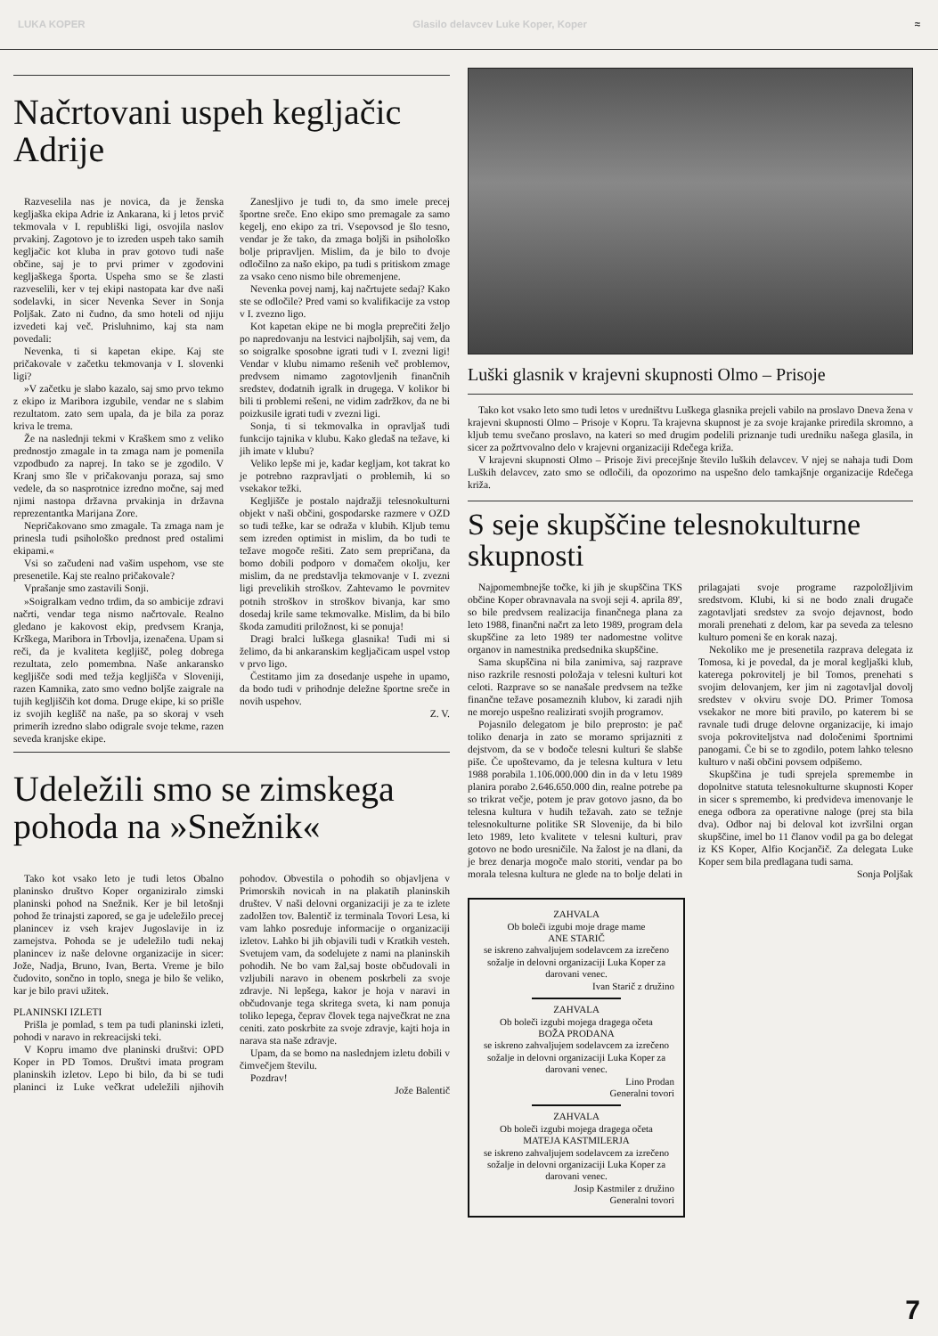LUKA KOPER Glasilo delavcev Luke Koper, Koper ≈
Načrtovani uspeh kegljačic Adrije
Razveselila nas je novica, da je ženska kegljaška ekipa Adrie iz Ankarana, ki j letos prvič tekmovala v I. republiški ligi, osvojila naslov prvakinj. Zagotovo je to izreden uspeh tako samih kegljačic kot kluba in prav gotovo tudi naše občine, saj je to prvi primer v zgodovini kegljaškega športa. Uspeha smo se še zlasti razveselili, ker v tej ekipi nastopata kar dve naši sodelavki, in sicer Nevenka Sever in Sonja Poljšak. Zato ni čudno, da smo hoteli od njiju izvedeti kaj več. Prisluhnimo, kaj sta nam povedali:
Nevenka, ti si kapetan ekipe. Kaj ste pričakovale v začetku tekmovanja v I. slovenki ligi?
»V začetku je slabo kazalo, saj smo prvo tekmo z ekipo iz Maribora izgubile, vendar ne s slabim rezultatom. zato sem upala, da je bila za poraz kriva le trema.
Že na naslednji tekmi v Kraškem smo z veliko prednostjo zmagale in ta zmaga nam je pomenila vzpodbudo za naprej. In tako se je zgodilo. V Kranj smo šle v pričakovanju poraza, saj smo vedele, da so nasprotnice izredno močne, saj med njimi nastopa državna prvakinja in državna reprezentantka Marijana Zore.
Nepričakovano smo zmagale. Ta zmaga nam je prinesla tudi psihološko prednost pred ostalimi ekipami.«
Vsi so začudeni nad vašim uspehom, vse ste presenetile. Kaj ste realno pričakovale?
Vprašanje smo zastavili Sonji.
»Soigralkam vedno trdim, da so ambicije zdravi načrti, vendar tega nismo načrtovale. Realno gledano je kakovost ekip, predvsem Kranja, Krškega, Maribora in Trbovlja, izenačena. Upam si reči, da je kvaliteta kegljišč, poleg dobrega rezultata, zelo pomembna. Naše ankaransko kegljišče sodi med težja kegljišča v Sloveniji, razen Kamnika, zato smo vedno boljše zaigrale na tujih kegljiščih kot doma. Druge ekipe, ki so prišle iz svojih keglišč na naše, pa so skoraj v vseh primerih izredno slabo odigrale svoje tekme, razen seveda kranjske ekipe.
Zanesljivo je tudi to, da smo imele precej športne sreče. Eno ekipo smo premagale za samo kegelj, eno ekipo za tri. Vsepovsod je šlo tesno, vendar je že tako, da zmaga boljši in psihološko bolje pripravljen. Mislim, da je bilo to dvoje odločilno za našo ekipo, pa tudi s pritiskom zmage za vsako ceno nismo bile obremenjene.
Nevenka povej namj, kaj načrtujete sedaj? Kako ste se odločile? Pred vami so kvalifikacije za vstop v I. zvezno ligo.
Kot kapetan ekipe ne bi mogla preprečiti željo po napredovanju na lestvici najboljših, saj vem, da so soigralke sposobne igrati tudi v I. zvezni ligi! Vendar v klubu nimamo rešenih več problemov, predvsem nimamo zagotovljenih finančnih sredstev, dodatnih igralk in drugega. V kolikor bi bili ti problemi rešeni, ne vidim zadržkov, da ne bi poizkusile igrati tudi v zvezni ligi.
Sonja, ti si tekmovalka in opravljaš tudi funkcijo tajnika v klubu. Kako gledaš na težave, ki jih imate v klubu?
Veliko lepše mi je, kadar kegljam, kot takrat ko je potrebno razpravljati o problemih, ki so vsekakor težki.
Kegljišče je postalo najdražji telesnokulturni objekt v naši občini, gospodarske razmere v OZD so tudi težke, kar se odraža v klubih. Kljub temu sem izreden optimist in mislim, da bo tudi te težave mogoče rešiti. Zato sem prepričana, da bomo dobili podporo v domačem okolju, ker mislim, da ne predstavlja tekmovanje v I. zvezni ligi prevelikih stroškov. Zahtevamo le povrnitev potnih stroškov in stroškov bivanja, kar smo dosedaj krile same tekmovalke. Mislim, da bi bilo škoda zamuditi priložnost, ki se ponuja!
Dragi bralci luškega glasnika! Tudi mi si želimo, da bi ankaranskim kegljačicam uspel vstop v prvo ligo.
Čestitamo jim za dosedanje uspehe in upamo, da bodo tudi v prihodnje deležne športne sreče in novih uspehov.
Z. V.
Udeležili smo se zimskega pohoda na »Snežnik«
Tako kot vsako leto je tudi letos Obalno planinsko društvo Koper organiziralo zimski planinski pohod na Snežnik. Ker je bil letošnji pohod že trinajsti zapored, se ga je udeležilo precej planincev iz vseh krajev Jugoslavije in iz zamejstva. Pohoda se je udeležilo tudi nekaj planincev iz naše delovne organizacije in sicer: Jože, Nadja, Bruno, Ivan, Berta. Vreme je bilo čudovito, sončno in toplo, snega je bilo še veliko, kar je bilo pravi užitek.
PLANINSKI IZLETI
Prišla je pomlad, s tem pa tudi planinski izleti, pohodi v naravo in rekreacijski teki.
V Kopru imamo dve planinski društvi: OPD Koper in PD Tomos. Društvi imata program planinskih izletov. Lepo bi bilo, da bi se tudi planinci iz Luke večkrat udeležili njihovih pohodov. Obvestila o pohodih so objavljena v Primorskih novicah in na plakatih planinskih društev. V naši delovni organizaciji je za te izlete zadolžen tov. Balentič iz terminala Tovori Lesa, ki vam lahko posreduje informacije o organizaciji izletov. Lahko bi jih objavili tudi v Kratkih vesteh. Svetujem vam, da sodelujete z nami na planinskih pohodih. Ne bo vam žal,saj boste občudovali in vzljubili naravo in obenem poskrbeli za svoje zdravje. Ni lepšega, kakor je hoja v naravi in občudovanje tega skritega sveta, ki nam ponuja toliko lepega, čeprav človek tega največkrat ne zna ceniti. zato poskrbite za svoje zdravje, kajti hoja in narava sta naše zdravje.
Upam, da se bomo na naslednjem izletu dobili v čimvečjem številu.
Pozdrav!
Jože Balentič
Luški glasnik v krajevni skupnosti Olmo – Prisoje
Tako kot vsako leto smo tudi letos v uredništvu Luškega glasnika prejeli vabilo na proslavo Dneva žena v krajevni skupnosti Olmo – Prisoje v Kopru. Ta krajevna skupnost je za svoje krajanke priredila skromno, a kljub temu svečano proslavo, na kateri so med drugim podelili priznanje tudi uredniku našega glasila, in sicer za požrtvovalno delo v krajevni organizaciji Rdečega križa.
V krajevni skupnosti Olmo – Prisoje živi precejšnje število luških delavcev. V njej se nahaja tudi Dom Luških delavcev, zato smo se odločili, da opozorimo na uspešno delo tamkajšnje organizacije Rdečega križa.
S seje skupščine telesnokulturne skupnosti
Najpomembnejše točke, ki jih je skupščina TKS občine Koper obravnavala na svoji seji 4. aprila 89', so bile predvsem realizacija finančnega plana za leto 1988, finančni načrt za leto 1989, program dela skupščine za leto 1989 ter nadomestne volitve organov in namestnika predsednika skupščine.
Sama skupščina ni bila zanimiva, saj razprave niso razkrile resnosti položaja v telesni kulturi kot celoti. Razprave so se nanašale predvsem na težke finančne težave posameznih klubov, ki zaradi njih ne morejo uspešno realizirati svojih programov.
Pojasnilo delegatom je bilo preprosto: je pač toliko denarja in zato se moramo sprijazniti z dejstvom, da se v bodoče telesni kulturi še slabše piše. Če upoštevamo, da je telesna kultura v letu 1988 porabila 1.106.000.000 din in da v letu 1989 planira porabo 2.646.650.000 din, realne potrebe pa so trikrat večje, potem je prav gotovo jasno, da bo telesna kultura v hudih težavah. zato se težnje telesnokulturne politike SR Slovenije, da bi bilo leto 1989, leto kvalitete v telesni kulturi, prav gotovo ne bodo uresničile. Na žalost je na dlani, da je brez denarja mogoče malo storiti, vendar pa bo morala telesna kultura ne glede na to bolje delati in prilagajati svoje programe razpoložljivim sredstvom. Klubi, ki si ne bodo znali drugače zagotavljati sredstev za svojo dejavnost, bodo morali prenehati z delom, kar pa seveda za telesno kulturo pomeni še en korak nazaj.
Nekoliko me je presenetila razprava delegata iz Tomosa, ki je povedal, da je moral kegljaški klub, katerega pokrovitelj je bil Tomos, prenehati s svojim delovanjem, ker jim ni zagotavljal dovolj sredstev v okviru svoje DO. Primer Tomosa vsekakor ne more biti pravilo, po katerem bi se ravnale tudi druge delovne organizacije, ki imajo svoja pokroviteljstva nad določenimi športnimi panogami. Če bi se to zgodilo, potem lahko telesno kulturo v naši občini povsem odpišemo.
Skupščina je tudi sprejela spremembe in dopolnitve statuta telesnokulturne skupnosti Koper in sicer s spremembo, ki predvideva imenovanje le enega odbora za operativne naloge (prej sta bila dva). Odbor naj bi deloval kot izvršilni organ skupščine, imel bo 11 članov vodil pa ga bo delegat iz KS Koper, Alfio Kocjančič. Za delegata Luke Koper sem bila predlagana tudi sama.
Sonja Poljšak
ZAHVALA
Ob boleči izgubi moje drage mame
ANE STARIČ
se iskreno zahvaljujem sodelavcem za izrečeno sožalje in delovni organizaciji Luka Koper za darovani venec.
Ivan Starič z družino
ZAHVALA
Ob boleči izgubi mojega dragega očeta
BOŽA PRODANA
se iskreno zahvaljujem sodelavcem za izrečeno sožalje in delovni organizaciji Luka Koper za darovani venec.
Lino Prodan
Generalni tovori
ZAHVALA
Ob boleči izgubi mojega dragega očeta
MATEJA KASTMILERJA
se iskreno zahvaljujem sodelavcem za izrečeno sožalje in delovni organizaciji Luka Koper za darovani venec.
Josip Kastmiler z družino
Generalni tovori
7